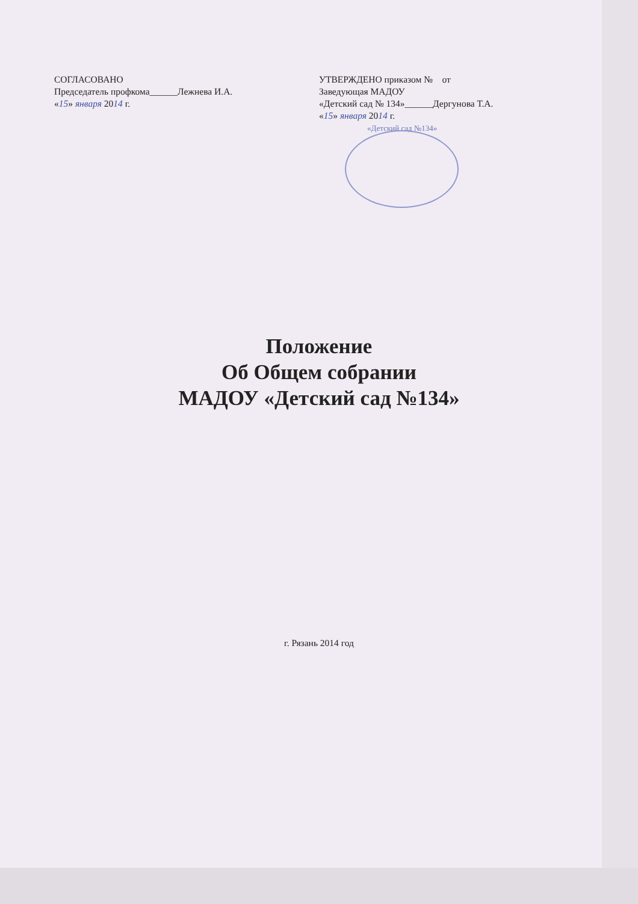СОГЛАСОВАНО
Председатель профкома______Лежнева И.А.
«15» января 2014 г.
УТВЕРЖДЕНО приказом № от
Заведующая МАДОУ
«Детский сад № 134»______Дергунова Т.А.
«15» января 2014 г.
«Детский сад №134»
Положение
Об Общем собрании
МАДОУ «Детский сад №134»
г. Рязань 2014 год